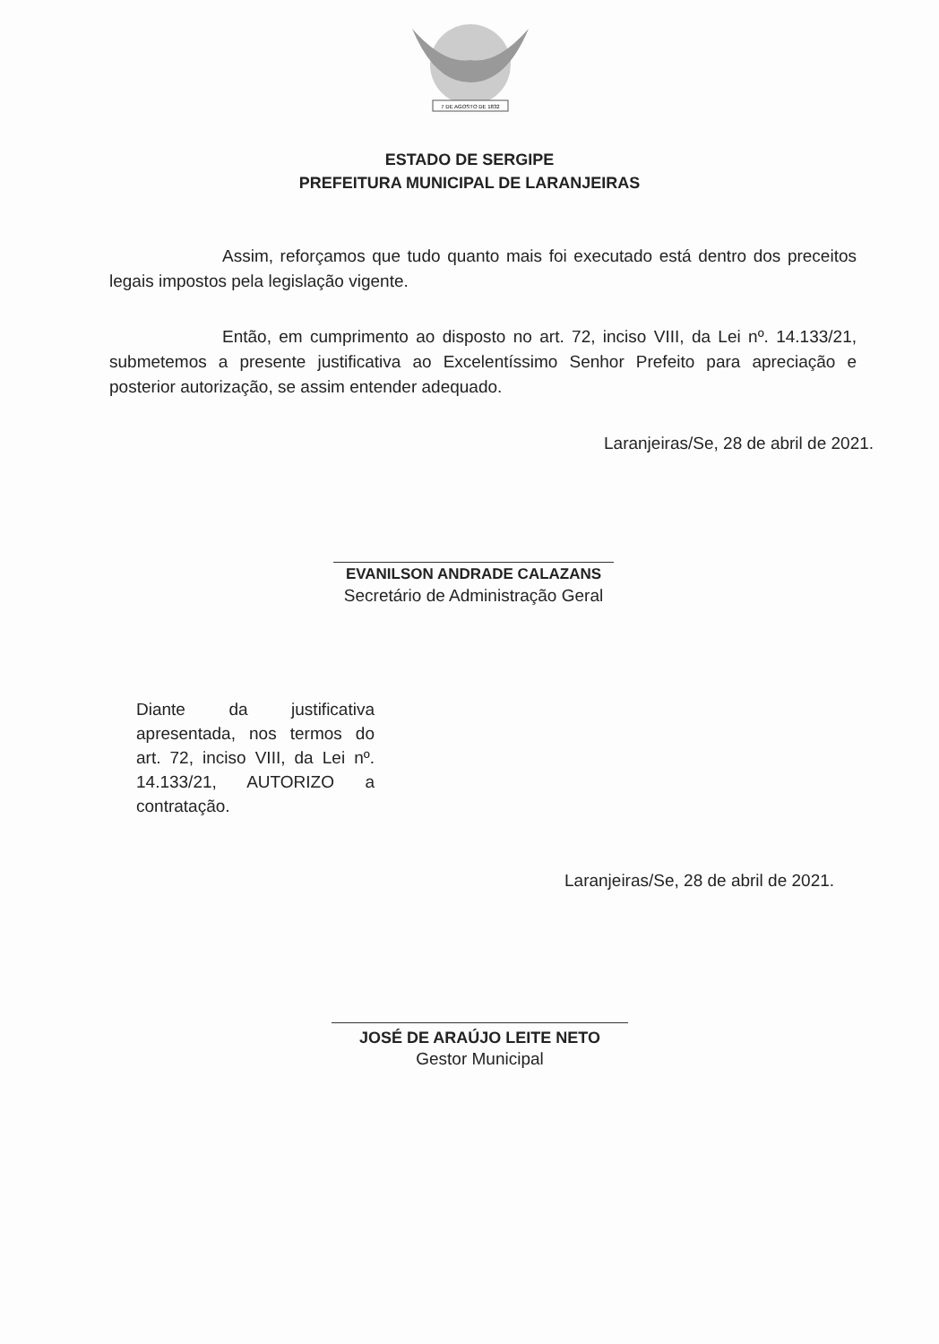7 DE AGOSTO DE 1832
ESTADO DE SERGIPE
PREFEITURA MUNICIPAL DE LARANJEIRAS
Assim, reforçamos que tudo quanto mais foi executado está dentro dos preceitos legais impostos pela legislação vigente.
Então, em cumprimento ao disposto no art. 72, inciso VIII, da Lei nº. 14.133/21, submetemos a presente justificativa ao Excelentíssimo Senhor Prefeito para apreciação e posterior autorização, se assim entender adequado.
Laranjeiras/Se, 28 de abril de 2021.
EVANILSON ANDRADE CALAZANS
Secretário de Administração Geral
Diante da justificativa apresentada, nos termos do art. 72, inciso VIII, da Lei nº. 14.133/21, AUTORIZO a contratação.
Laranjeiras/Se, 28 de abril de 2021.
JOSÉ DE ARAÚJO LEITE NETO
Gestor Municipal